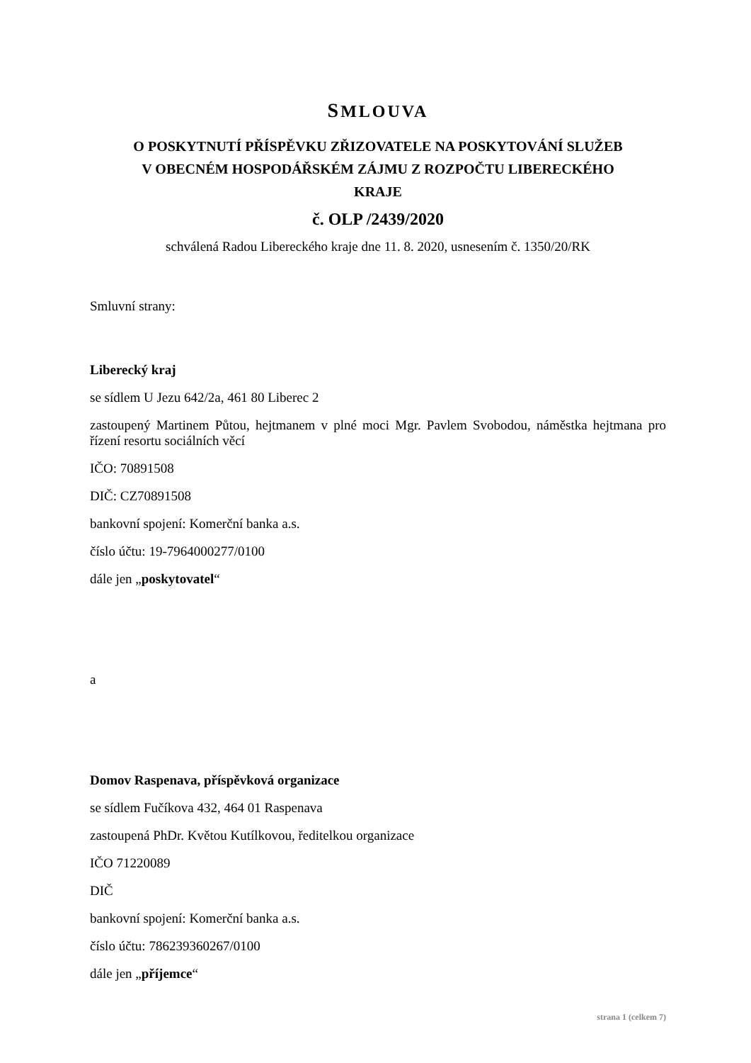SMLOUVA
O POSKYTNUTÍ PŘÍSPĚVKU ZŘIZOVATELE NA POSKYTOVÁNÍ SLUŽEB
V OBECNÉM HOSPODÁŘSKÉM ZÁJMU Z ROZPOČTU LIBERECKÉHO
KRAJE
č. OLP /2439/2020
schválená Radou Libereckého kraje dne 11. 8. 2020, usnesením č. 1350/20/RK
Smluvní strany:
Liberecký kraj
se sídlem U Jezu 642/2a, 461 80 Liberec 2
zastoupený Martinem Půtou, hejtmanem v plné moci Mgr. Pavlem Svobodou, náměstka hejtmana pro řízení resortu sociálních věcí
IČO: 70891508
DIČ: CZ70891508
bankovní spojení: Komerční banka a.s.
číslo účtu: 19-7964000277/0100
dále jen „poskytovatel“
a
Domov Raspenava, příspěvková organizace
se sídlem Fučíkova 432, 464 01 Raspenava
zastoupená PhDr. Květou Kutílkovou, ředitelkou organizace
IČO 71220089
DIČ
bankovní spojení: Komerční banka a.s.
číslo účtu: 786239360267/0100
dále jen „příjemce“
strana 1 (celkem 7)